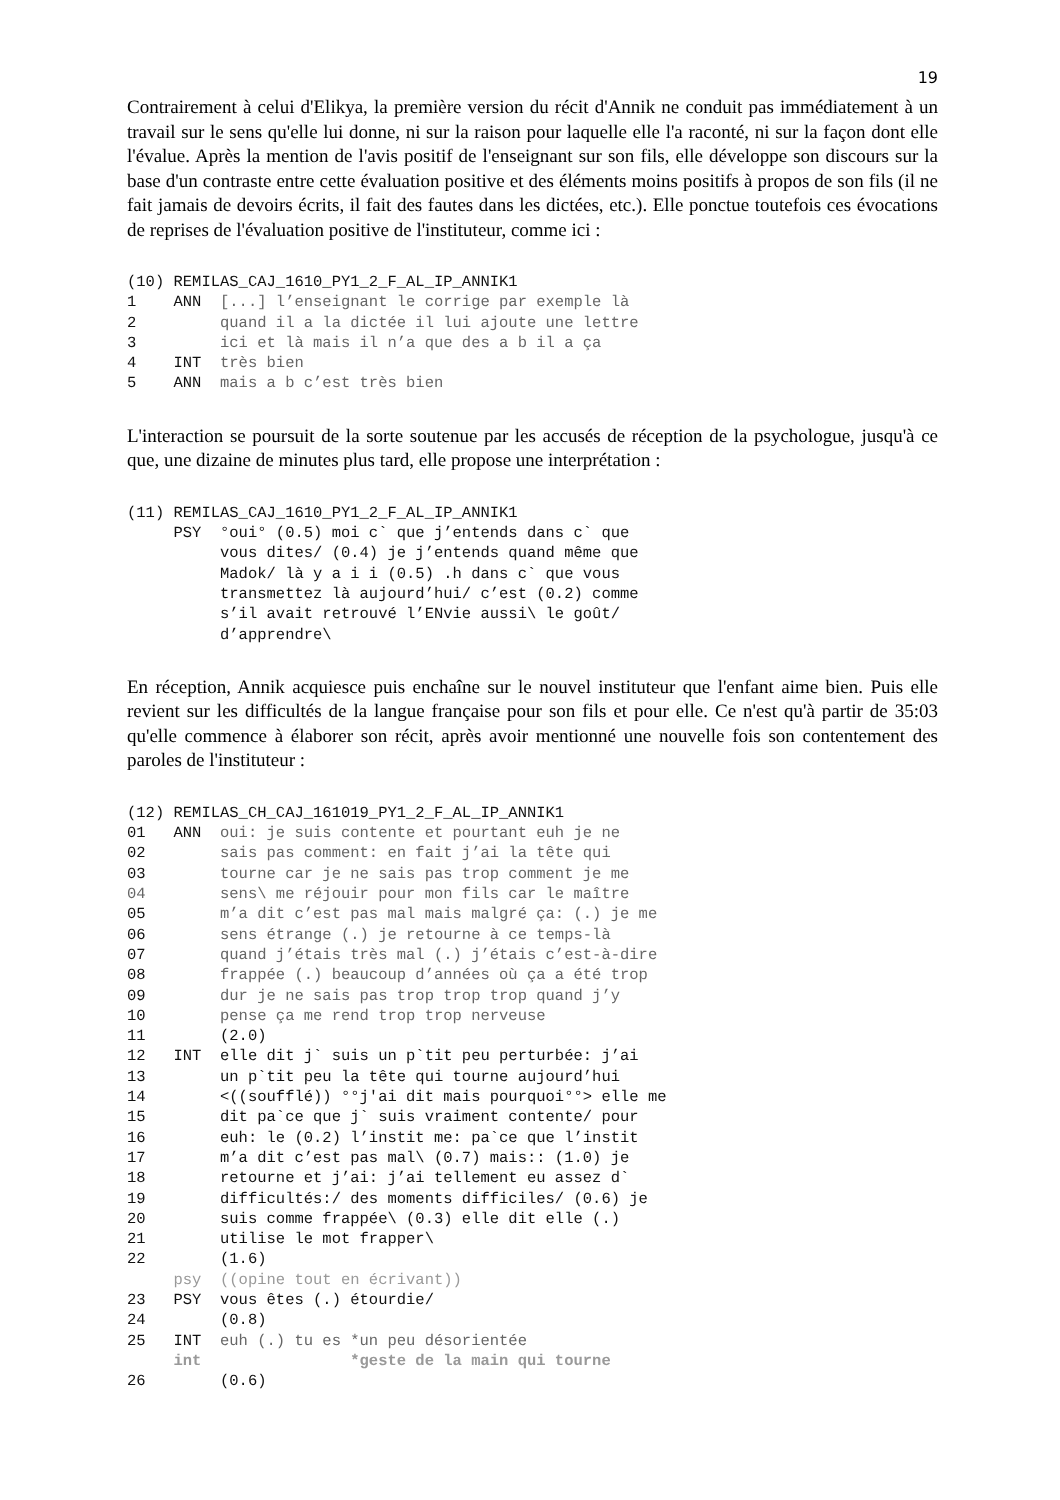19
Contrairement à celui d'Elikya, la première version du récit d'Annik ne conduit pas immédiatement à un travail sur le sens qu'elle lui donne, ni sur la raison pour laquelle elle l'a raconté, ni sur la façon dont elle l'évalue. Après la mention de l'avis positif de l'enseignant sur son fils, elle développe son discours sur la base d'un contraste entre cette évaluation positive et des éléments moins positifs à propos de son fils (il ne fait jamais de devoirs écrits, il fait des fautes dans les dictées, etc.). Elle ponctue toutefois ces évocations de reprises de l'évaluation positive de l'instituteur, comme ici :
(10) REMILAS_CAJ_1610_PY1_2_F_AL_IP_ANNIK1
1    ANN  [...] l’enseignant le corrige par exemple là
2         quand il a la dictée il lui ajoute une lettre
3         ici et là mais il n’a que des a b il a ça
4    INT  très bien
5    ANN  mais a b c’est très bien
L'interaction se poursuit de la sorte soutenue par les accusés de réception de la psychologue, jusqu'à ce que, une dizaine de minutes plus tard, elle propose une interprétation :
(11) REMILAS_CAJ_1610_PY1_2_F_AL_IP_ANNIK1
     PSY  °oui° (0.5) moi c` que j’entends dans c` que
          vous dites/ (0.4) je j’entends quand même que
          Madok/ là y a i i (0.5) .h dans c` que vous
          transmettez là aujourd’hui/ c’est (0.2) comme
          s’il avait retrouvé l’ENvie aussi\ le goût/
          d’apprendre\
En réception, Annik acquiesce puis enchaîne sur le nouvel instituteur que l'enfant aime bien. Puis elle revient sur les difficultés de la langue française pour son fils et pour elle. Ce n'est qu'à partir de 35:03 qu'elle commence à élaborer son récit, après avoir mentionné une nouvelle fois son contentement des paroles de l'instituteur :
(12) REMILAS_CH_CAJ_161019_PY1_2_F_AL_IP_ANNIK1
01   ANN  oui: je suis contente et pourtant euh je ne
02        sais pas comment: en fait j’ai la tête qui
03        tourne car je ne sais pas trop comment je me
04        sens\ me réjouir pour mon fils car le maître
05        m’a dit c’est pas mal mais malgré ça: (.) je me
06        sens étrange (.) je retourne à ce temps-là
07        quand j’étais très mal (.) j’étais c’est-à-dire
08        frappée (.) beaucoup d’années où ça a été trop
09        dur je ne sais pas trop trop trop quand j’y
10        pense ça me rend trop trop nerveuse
11        (2.0)
12   INT  elle dit j` suis un p`tit peu perturbée: j’ai
13        un p`tit peu la tête qui tourne aujourd’hui
14        <((soufflé)) °°j'ai dit mais pourquoi°°> elle me
15        dit pa`ce que j` suis vraiment contente/ pour
16        euh: le (0.2) l’instit me: pa`ce que l’instit
17        m’a dit c’est pas mal\ (0.7) mais:: (1.0) je
18        retourne et j’ai: j’ai tellement eu assez d`
19        difficultés:/ des moments difficiles/ (0.6) je
20        suis comme frappée\ (0.3) elle dit elle (.)
21        utilise le mot frapper\
22        (1.6)
     psy  ((opine tout en écrivant))
23   PSY  vous êtes (.) étourdie/
24        (0.8)
25   INT  euh (.) tu es *un peu désorientée
     int                *geste de la main qui tourne
26        (0.6)